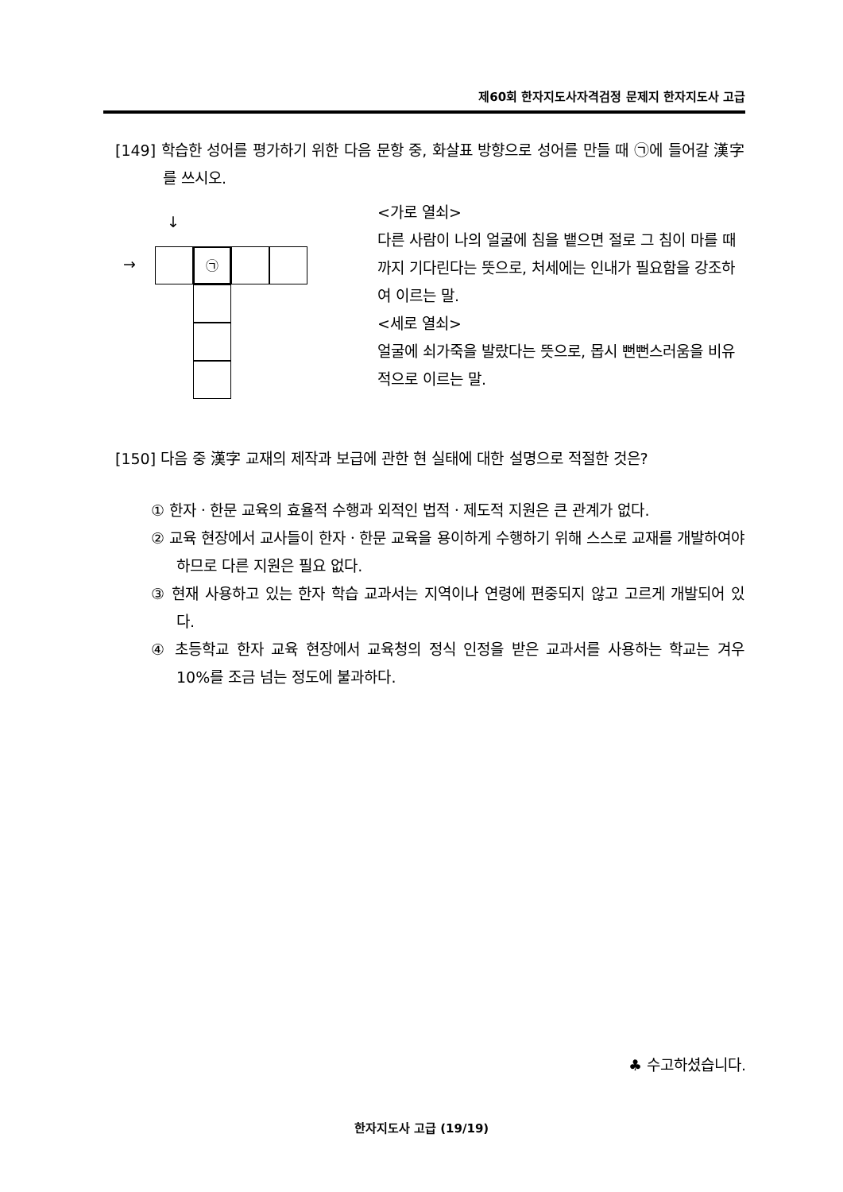제60회 한자지도사자격검정 문제지 한자지도사 고급
[149] 학습한 성어를 평가하기 위한 다음 문항 중, 화살표 방향으로 성어를 만들 때 ㉠에 들어갈 漢字를 쓰시오.
↓
→ ㉠
<가로 열쇠>
다른 사람이 나의 얼굴에 침을 뱉으면 절로 그 침이 마를 때까지 기다린다는 뜻으로, 처세에는 인내가 필요함을 강조하여 이르는 말.
<세로 열쇠>
얼굴에 쇠가죽을 발랐다는 뜻으로, 몹시 뻔뻔스러움을 비유적으로 이르는 말.
[150] 다음 중 漢字 교재의 제작과 보급에 관한 현 실태에 대한 설명으로 적절한 것은?
① 한자ㆍ한문 교육의 효율적 수행과 외적인 법적ㆍ제도적 지원은 큰 관계가 없다.
② 교육 현장에서 교사들이 한자ㆍ한문 교육을 용이하게 수행하기 위해 스스로 교재를 개발하여야 하므로 다른 지원은 필요 없다.
③ 현재 사용하고 있는 한자 학습 교과서는 지역이나 연령에 편중되지 않고 고르게 개발되어 있다.
④ 초등학교 한자 교육 현장에서 교육청의 정식 인정을 받은 교과서를 사용하는 학교는 겨우 10%를 조금 넘는 정도에 불과하다.
♣ 수고하셨습니다.
한자지도사 고급 (19/19)